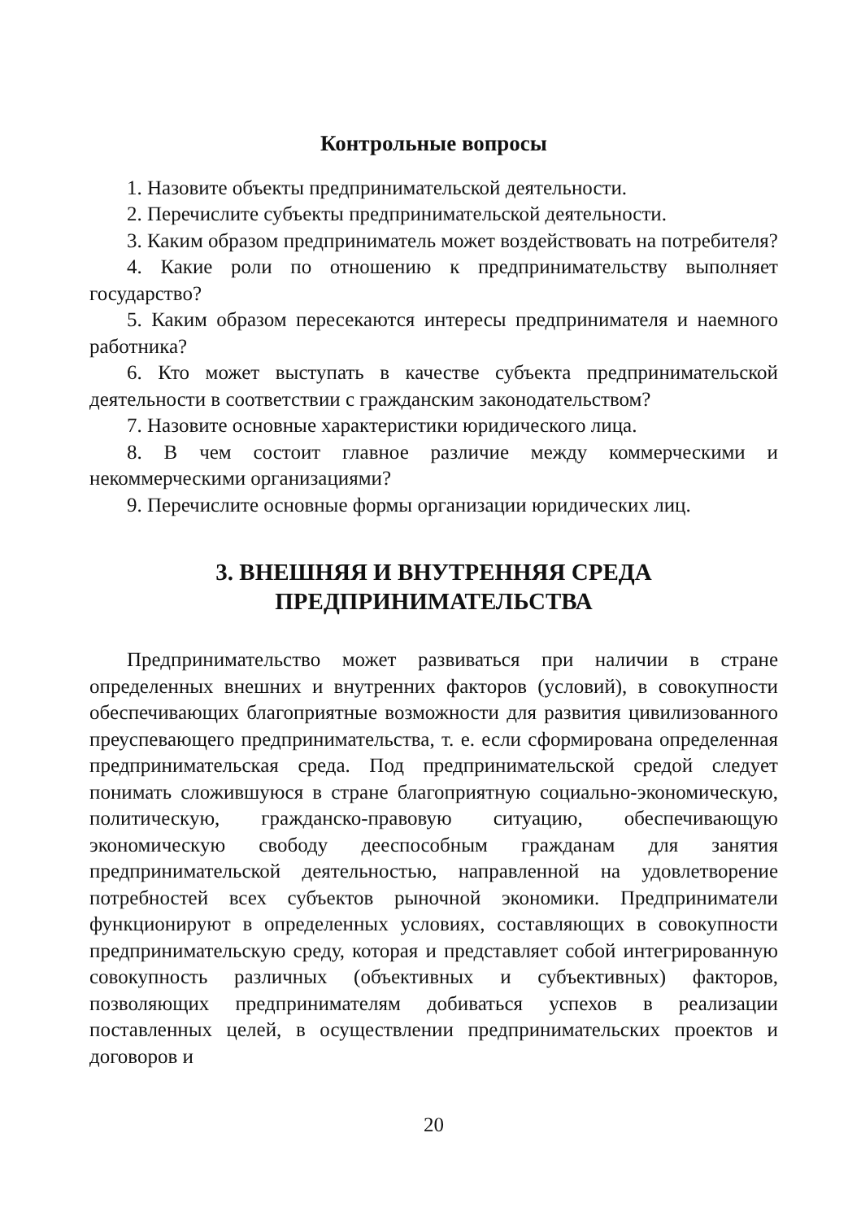Контрольные вопросы
1. Назовите объекты предпринимательской деятельности.
2. Перечислите субъекты предпринимательской деятельности.
3. Каким образом предприниматель может воздействовать на потребителя?
4. Какие роли по отношению к предпринимательству выполняет государство?
5. Каким образом пересекаются интересы предпринимателя и наемного работника?
6. Кто может выступать в качестве субъекта предпринимательской деятельности в соответствии с гражданским законодательством?
7. Назовите основные характеристики юридического лица.
8. В чем состоит главное различие между коммерческими и некоммерческими организациями?
9. Перечислите основные формы организации юридических лиц.
3. ВНЕШНЯЯ И ВНУТРЕННЯЯ СРЕДА
ПРЕДПРИНИМАТЕЛЬСТВА
Предпринимательство может развиваться при наличии в стране определенных внешних и внутренних факторов (условий), в совокупности обеспечивающих благоприятные возможности для развития цивилизованного преуспевающего предпринимательства, т. е. если сформирована определенная предпринимательская среда. Под предпринимательской средой следует понимать сложившуюся в стране благоприятную социально-экономическую, политическую, гражданско-правовую ситуацию, обеспечивающую экономическую свободу дееспособным гражданам для занятия предпринимательской деятельностью, направленной на удовлетворение потребностей всех субъектов рыночной экономики. Предприниматели функционируют в определенных условиях, составляющих в совокупности предпринимательскую среду, которая и представляет собой интегрированную совокупность различных (объективных и субъективных) факторов, позволяющих предпринимателям добиваться успехов в реализации поставленных целей, в осуществлении предпринимательских проектов и договоров и
20